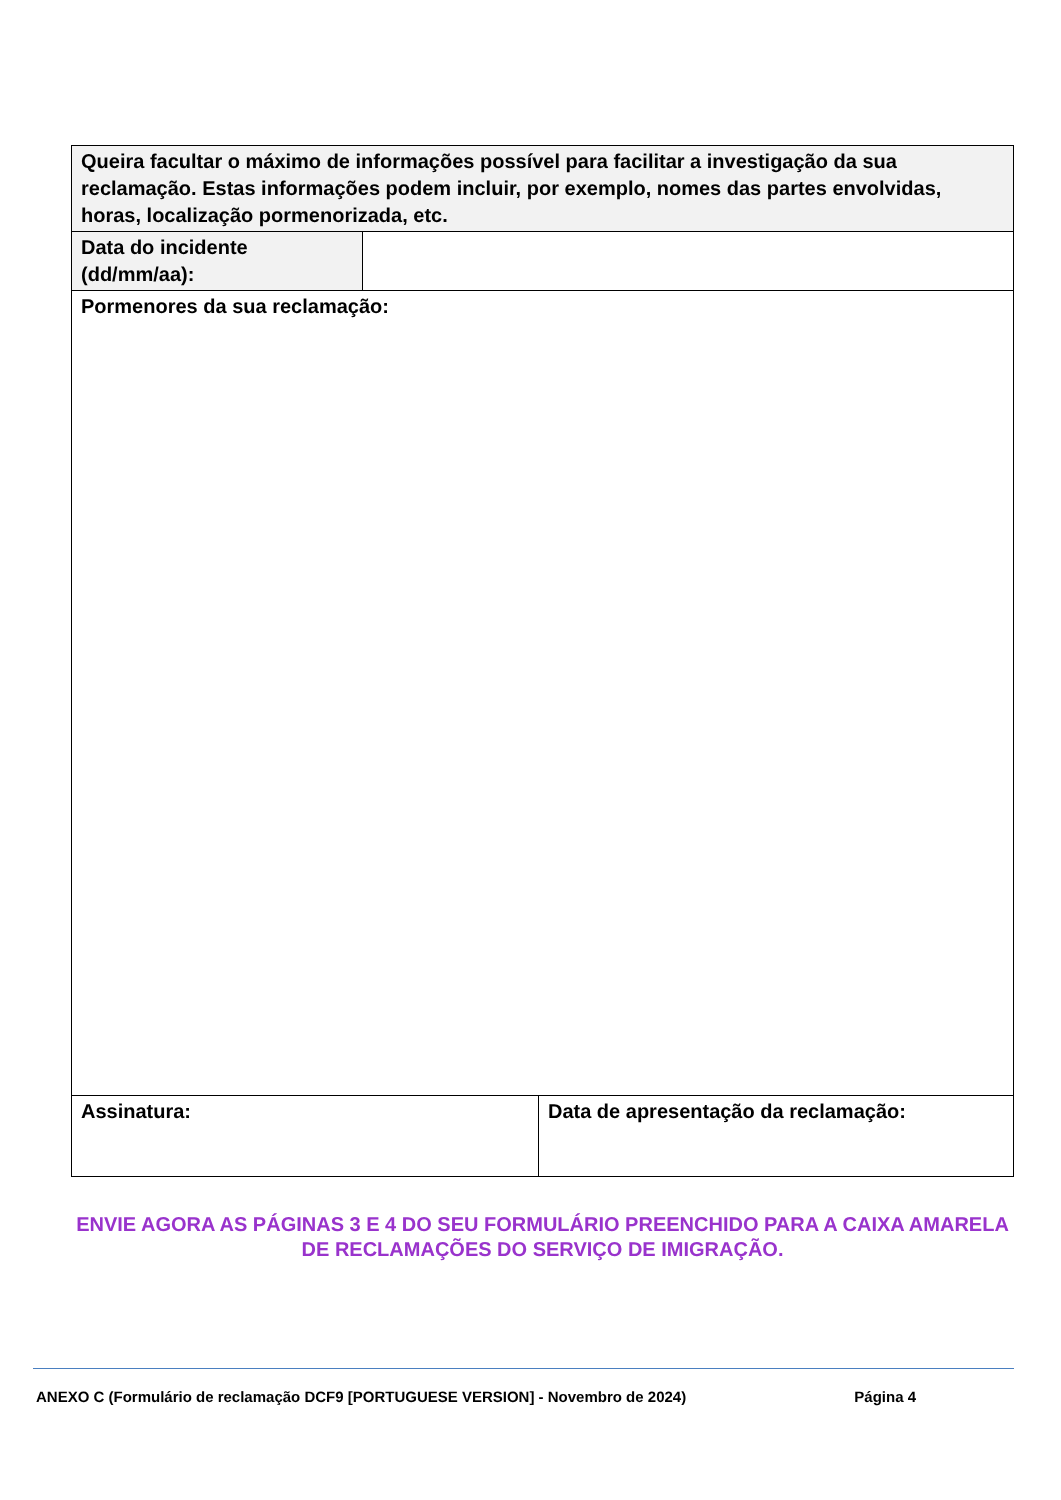| Queira facultar o máximo de informações possível para facilitar a investigação da sua reclamação. Estas informações podem incluir, por exemplo, nomes das partes envolvidas, horas, localização pormenorizada, etc. | | |
| Data do incidente (dd/mm/aa): | | |
| Pormenores da sua reclamação: | | |
| Assinatura: | | Data de apresentação da reclamação: |
ENVIE AGORA AS PÁGINAS 3 E 4 DO SEU FORMULÁRIO PREENCHIDO PARA A CAIXA AMARELA DE RECLAMAÇÕES DO SERVIÇO DE IMIGRAÇÃO.
ANEXO C (Formulário de reclamação DCF9 [PORTUGUESE VERSION] - Novembro de 2024) Página 4